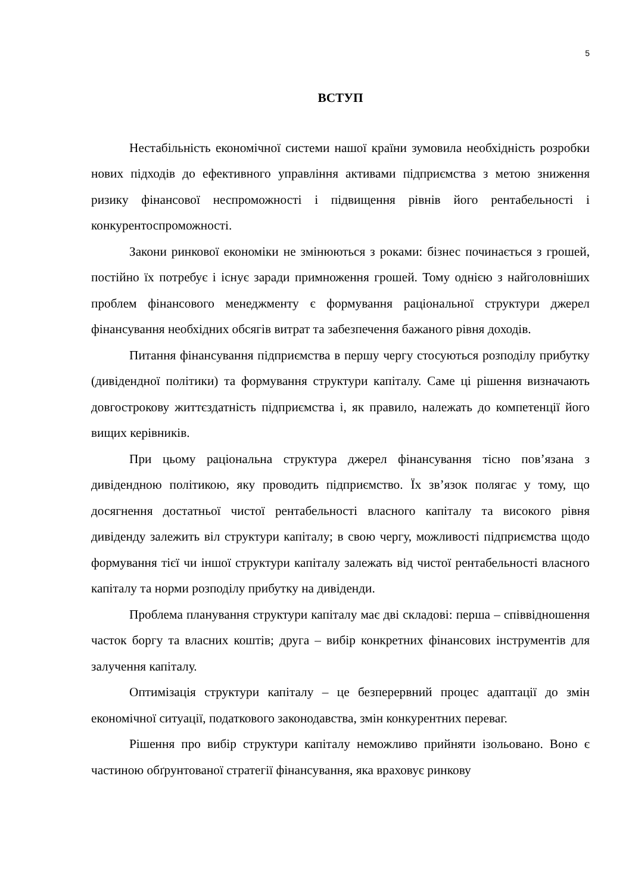5
ВСТУП
Нестабільність економічної системи нашої країни зумовила необхідність розробки нових підходів до ефективного управління активами підприємства з метою зниження ризику фінансової неспроможності і підвищення рівнів його рентабельності і конкурентоспроможності.
Закони ринкової економіки не змінюються з роками: бізнес починається з грошей, постійно їх потребує і існує заради примноження грошей. Тому однією з найголовніших проблем фінансового менеджменту є формування раціональної структури джерел фінансування необхідних обсягів витрат та забезпечення бажаного рівня доходів.
Питання фінансування підприємства в першу чергу стосуються розподілу прибутку (дивідендної політики) та формування структури капіталу. Саме ці рішення визначають довгострокову життєздатність підприємства і, як правило, належать до компетенції його вищих керівників.
При цьому раціональна структура джерел фінансування тісно пов’язана з дивідендною політикою, яку проводить підприємство. Їх зв’язок полягає у тому, що досягнення достатньої чистої рентабельності власного капіталу та високого рівня дивіденду залежить віл структури капіталу; в свою чергу, можливості підприємства щодо формування тієї чи іншої структури капіталу залежать від чистої рентабельності власного капіталу та норми розподілу прибутку на дивіденди.
Проблема планування структури капіталу має дві складові: перша – співвідношення часток боргу та власних коштів; друга – вибір конкретних фінансових інструментів для залучення капіталу.
Оптимізація структури капіталу – це безперервний процес адаптації до змін економічної ситуації, податкового законодавства, змін конкурентних переваг.
Рішення про вибір структури капіталу неможливо прийняти ізольовано. Воно є частиною обґрунтованої стратегії фінансування, яка враховує ринкову